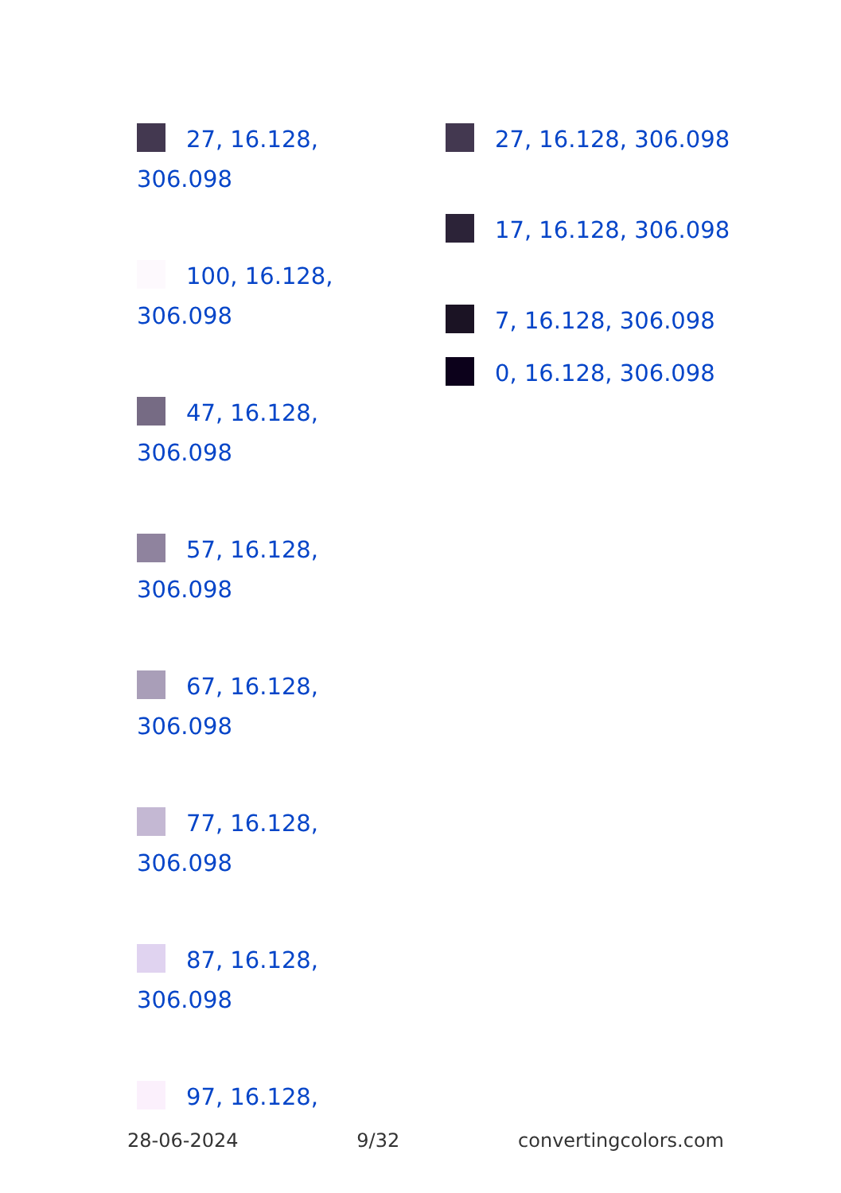27, 16.128, 306.098
100, 16.128, 306.098
47, 16.128, 306.098
57, 16.128, 306.098
67, 16.128, 306.098
77, 16.128, 306.098
87, 16.128, 306.098
97, 16.128,
27, 16.128, 306.098
17, 16.128, 306.098
7, 16.128, 306.098
0, 16.128, 306.098
28-06-2024 9/32 convertingcolors.com